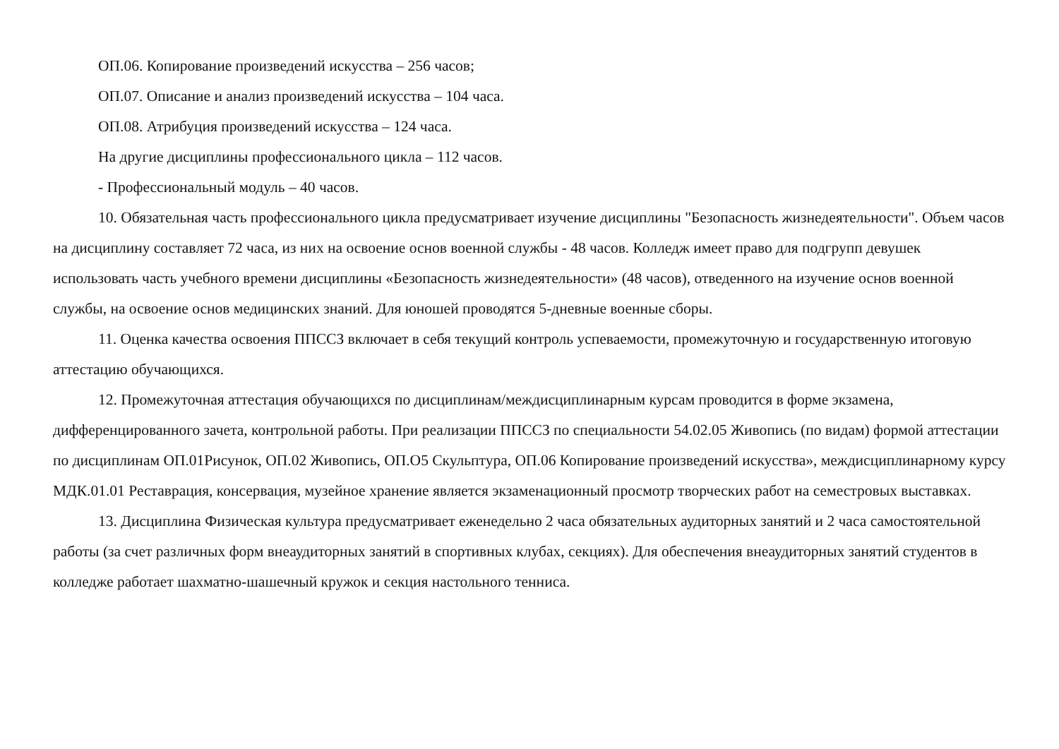ОП.06. Копирование произведений искусства – 256 часов;
ОП.07. Описание и анализ произведений искусства – 104 часа.
ОП.08. Атрибуция произведений искусства – 124 часа.
На другие дисциплины профессионального цикла – 112 часов.
- Профессиональный модуль – 40 часов.
10. Обязательная часть профессионального цикла предусматривает изучение дисциплины "Безопасность жизнедеятельности". Объем часов на дисциплину составляет 72 часа, из них на освоение основ военной службы - 48 часов. Колледж имеет право для подгрупп девушек использовать часть учебного времени дисциплины «Безопасность жизнедеятельности» (48 часов), отведенного на изучение основ военной службы, на освоение основ медицинских знаний. Для юношей проводятся 5-дневные военные сборы.
11. Оценка качества освоения ППССЗ включает в себя текущий контроль успеваемости, промежуточную и государственную итоговую аттестацию обучающихся.
12. Промежуточная аттестация обучающихся по дисциплинам/междисциплинарным курсам проводится в форме экзамена, дифференцированного зачета, контрольной работы. При реализации ППССЗ по специальности 54.02.05 Живопись (по видам) формой аттестации по дисциплинам ОП.01Рисунок, ОП.02 Живопись, ОП.О5 Скульптура, ОП.06 Копирование произведений искусства», междисциплинарному курсу МДК.01.01 Реставрация, консервация, музейное хранение является экзаменационный просмотр творческих работ на семестровых выставках.
13. Дисциплина Физическая культура предусматривает еженедельно 2 часа обязательных аудиторных занятий и 2 часа самостоятельной работы (за счет различных форм внеаудиторных занятий в спортивных клубах, секциях). Для обеспечения внеаудиторных занятий студентов в колледже работает шахматно-шашечный кружок и секция настольного тенниса.